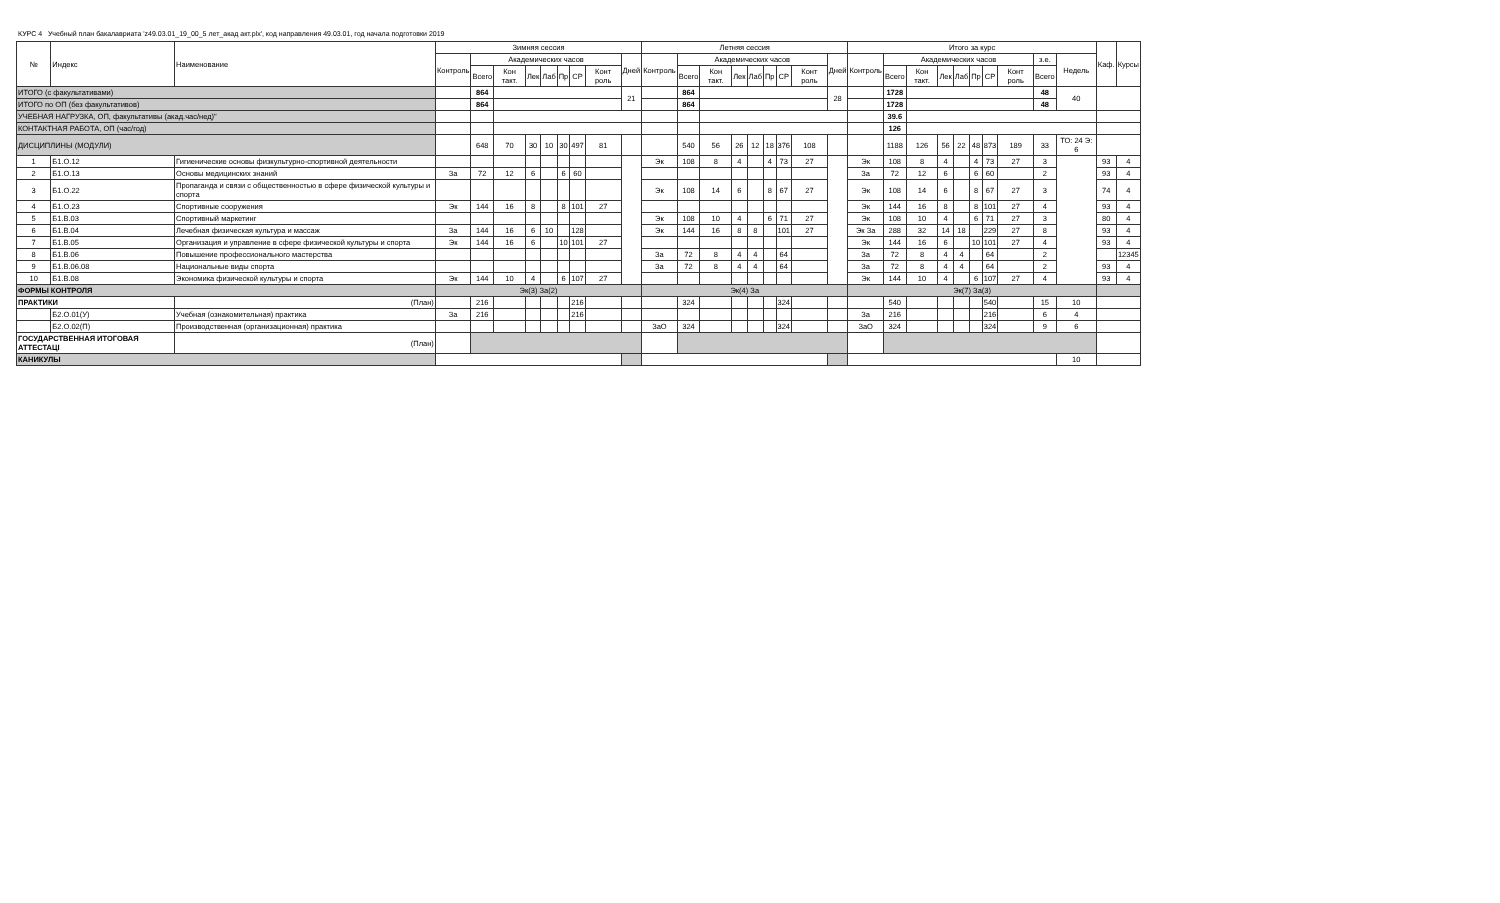КУРС 4 Учебный план бакалавриата 'z49.03.01_19_00_5 лет_акад акт.plx', код направления 49.03.01, год начала подготовки 2019
| № | Индекс | Наименование | Зимняя сессия | | | | | | | | | Летняя сессия | | | | | | | | | Итого за курс | | | | | | | | | | Каф. | Курсы |
| --- | --- | --- | --- | --- | --- | --- | --- | --- | --- | --- | --- | --- | --- | --- | --- | --- | --- | --- | --- | --- | --- | --- | --- | --- | --- | --- | --- | --- | --- | --- | --- | --- |
| | | | Контроль | Академических часов | | | | | | | Дней | Контроль | Академических часов | | | | | | | Дней | Контроль | Академических часов | | | | | | | з.е. | Недель | | |
| | | | | Всего | Кон такт. | Лек | Лаб | Пр | СР | Конт роль | | | Всего | Кон такт. | Лек | Лаб | Пр | СР | Конт роль | | | Всего | Кон такт. | Лек | Лаб | Пр | СР | Конт роль | Всего | | | |
| ИТОГО (с факультативами) | | | | 864 | | | | | | | 21 | | 864 | | | | | | | 28 | | 1728 | | | | | | | 48 | 40 | | |
| ИТОГО по ОП (без факультативов) | | | | 864 | | | | | | | | | 864 | | | | | | | | | 1728 | | | | | | | 48 | | | |
| УЧЕБНАЯ НАГРУЗКА, ОП, факультативы (акад.час/нед)" | | | | | | | | | | | | | | | | | | | | | | 39.6 | | | | | | | | | | |
| КОНТАКТНАЯ РАБОТА, ОП (час/год) | | | | | | | | | | | | | | | | | | | | | | 126 | | | | | | | | | | |
| ДИСЦИПЛИНЫ (МОДУЛИ) | | | | 648 | 70 | 30 | 10 | 30 | 497 | 81 | | | 540 | 56 | 26 | 12 | 18 | 376 | 108 | | | 1188 | 126 | 56 | 22 | 48 | 873 | 189 | 33 | ТО: 24 Э: 6 | | |
| 1 | Б1.О.12 | Гигиенические основы физкультурно-спортивной деятельности | | | | | | | | | | Эк | 108 | 8 | 4 | | 4 | 73 | 27 | | Эк | 108 | 8 | 4 | | 4 | 73 | 27 | 3 | | 93 | 4 |
| 2 | Б1.О.13 | Основы медицинских знаний | За | 72 | 12 | 6 | | 6 | 60 | | | | | | | | | | | | За | 72 | 12 | 6 | | 6 | 60 | | 2 | | 93 | 4 |
| 3 | Б1.О.22 | Пропаганда и связи с общественностью в сфере физической культуры и спорта | | | | | | | | | | Эк | 108 | 14 | 6 | | 8 | 67 | 27 | | Эк | 108 | 14 | 6 | | 8 | 67 | 27 | 3 | | 74 | 4 |
| 4 | Б1.О.23 | Спортивные сооружения | Эк | 144 | 16 | 8 | | 8 | 101 | 27 | | | | | | | | | | | Эк | 144 | 16 | 8 | | 8 | 101 | 27 | 4 | | 93 | 4 |
| 5 | Б1.В.03 | Спортивный маркетинг | | | | | | | | | | Эк | 108 | 10 | 4 | | 6 | 71 | 27 | | Эк | 108 | 10 | 4 | | 6 | 71 | 27 | 3 | | 80 | 4 |
| 6 | Б1.В.04 | Лечебная физическая культура и массаж | За | 144 | 16 | 6 | 10 | | 128 | | | Эк | 144 | 16 | 8 | 8 | | 101 | 27 | | Эк За | 288 | 32 | 14 | 18 | | 229 | 27 | 8 | | 93 | 4 |
| 7 | Б1.В.05 | Организация и управление в сфере физической культуры и спорта | Эк | 144 | 16 | 6 | | 10 | 101 | 27 | | | | | | | | | | | Эк | 144 | 16 | 6 | | 10 | 101 | 27 | 4 | | 93 | 4 |
| 8 | Б1.В.06 | Повышение профессионального мастерства | | | | | | | | | | За | 72 | 8 | 4 | 4 | | 64 | | | За | 72 | 8 | 4 | 4 | | 64 | | 2 | | | 12345 |
| 9 | Б1.В.06.08 | Национальные виды спорта | | | | | | | | | | За | 72 | 8 | 4 | 4 | | 64 | | | За | 72 | 8 | 4 | 4 | | 64 | | 2 | | 93 | 4 |
| 10 | Б1.В.08 | Экономика физической культуры и спорта | Эк | 144 | 10 | 4 | | 6 | 107 | 27 | | | | | | | | | | | Эк | 144 | 10 | 4 | | 6 | 107 | 27 | 4 | | 93 | 4 |
| ФОРМЫ КОНТРОЛЯ | | | Эк(3) За(2) | | | | | | | | | Эк(4) За | | | | | | | | | Эк(7) За(3) | | | | | | | | | | | |
| ПРАКТИКИ | | (План) | | 216 | | | | | 216 | | | | 324 | | | | | 324 | | | | 540 | | | | | 540 | | 15 | 10 | | |
| | Б2.О.01(У) | Учебная (ознакомительная) практика | За | 216 | | | | | 216 | | | | | | | | | | | | За | 216 | | | | | 216 | | 6 | 4 | | |
| | Б2.О.02(П) | Производственная (организационная) практика | | | | | | | | | | ЗаО | 324 | | | | | 324 | | | ЗаО | 324 | | | | | 324 | | 9 | 6 | | |
| ГОСУДАРСТВЕННАЯ ИТОГОВАЯ АТТЕСТАЦІ | | (План) | | | | | | | | | | | | | | | | | | | | | | | | | | | | | | |
| КАНИКУЛЫ | | | | | | | | | | | | | | | | | | | | | | | | | | | | | | 10 | | |